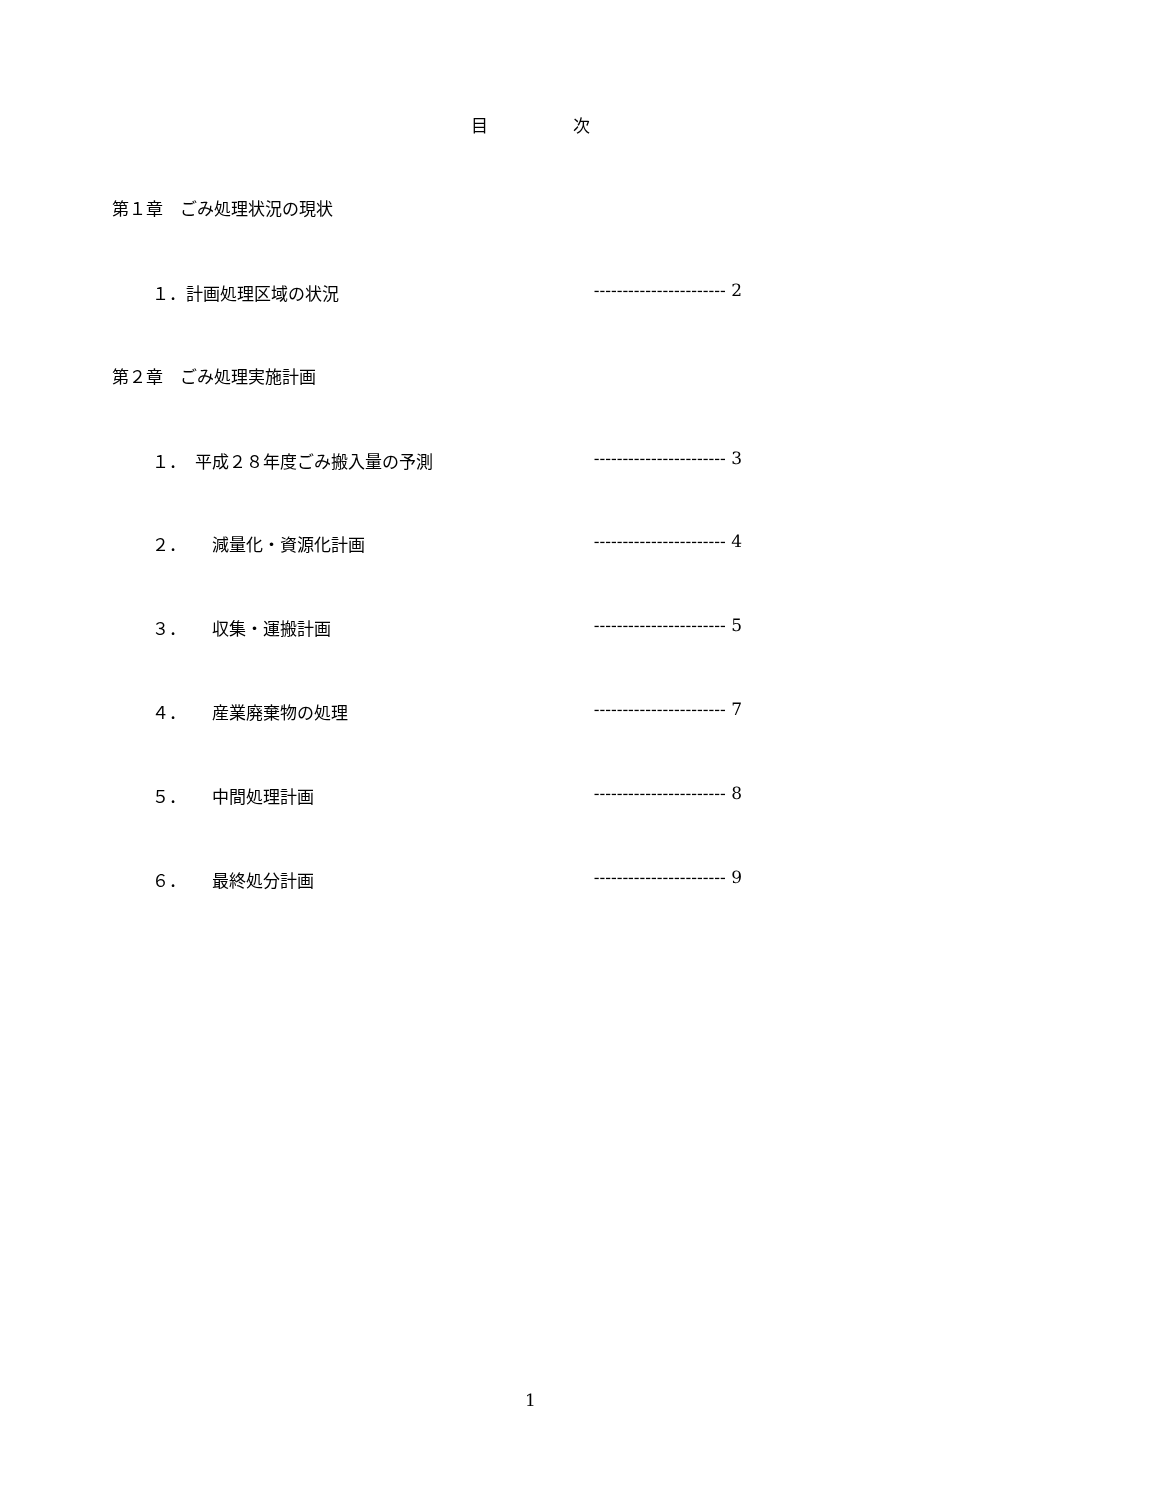目　　　　　次
第１章　ごみ処理状況の現状
１．計画処理区域の状況 ----------------------- 2
第２章　ごみ処理実施計画
１．　平成２８年度ごみ搬入量の予測 ----------------------- 3
２．　　減量化・資源化計画 ----------------------- 4
３．　　収集・運搬計画 ----------------------- 5
４．　　産業廃棄物の処理 ----------------------- 7
５．　　中間処理計画 ----------------------- 8
６．　　最終処分計画 ----------------------- 9
1